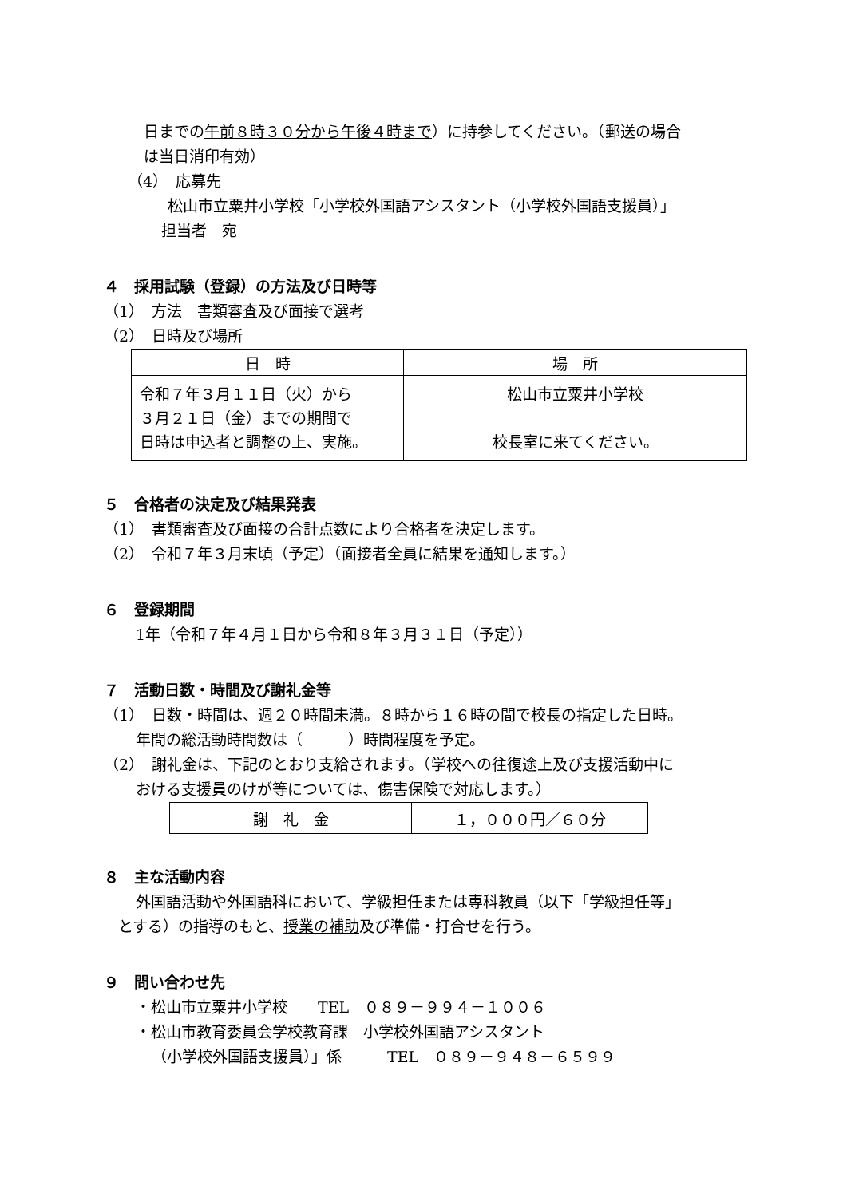日までの午前８時３０分から午後４時まで）に持参してください。（郵送の場合
は当日消印有効）
（4）　応募先
松山市立粟井小学校「小学校外国語アシスタント（小学校外国語支援員）」
担当者　宛
４　採用試験（登録）の方法及び日時等
（1）　方法　書類審査及び面接で選考
（2）　日時及び場所
| 日 時 | 場 所 |
| --- | --- |
| 令和７年３月１１日（火）から ３月２１日（金）までの期間で 日時は申込者と調整の上、実施。 | 松山市立粟井小学校 校長室に来てください。 |
５　合格者の決定及び結果発表
（1）　書類審査及び面接の合計点数により合格者を決定します。
（2）　令和７年３月末頃（予定）（面接者全員に結果を通知します。）
６　登録期間
1年（令和７年４月１日から令和８年３月３１日（予定））
７　活動日数・時間及び謝礼金等
（1）　日数・時間は、週２０時間未満。８時から１６時の間で校長の指定した日時。
年間の総活動時間数は（　　　）時間程度を予定。
（2）　謝礼金は、下記のとおり支給されます。（学校への往復途上及び支援活動中に
おける支援員のけが等については、傷害保険で対応します。）
| 謝 礼 金 | １，０００円／６０分 |
８　主な活動内容
外国語活動や外国語科において、学級担任または専科教員（以下「学級担任等」
とする）の指導のもと、授業の補助及び準備・打合せを行う。
９　問い合わせ先
・松山市立粟井小学校　　TEL　０８９－９９４－１００６
・松山市教育委員会学校教育課　小学校外国語アシスタント
（小学校外国語支援員）」係　　　TEL　０８９－９４８－６５９９